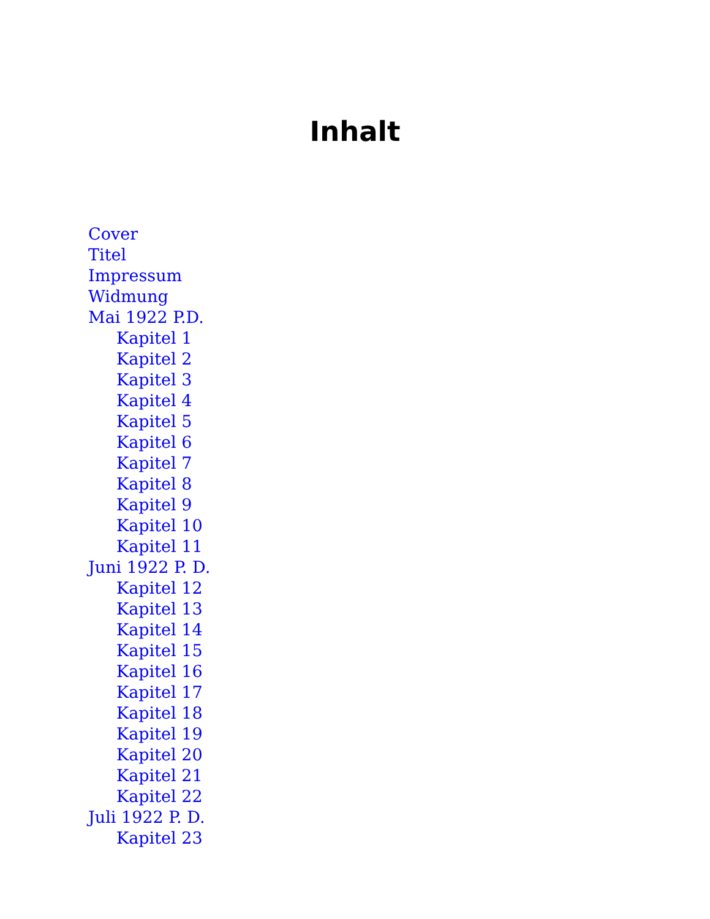Inhalt
Cover
Titel
Impressum
Widmung
Mai 1922 P.D.
Kapitel 1
Kapitel 2
Kapitel 3
Kapitel 4
Kapitel 5
Kapitel 6
Kapitel 7
Kapitel 8
Kapitel 9
Kapitel 10
Kapitel 11
Juni 1922 P. D.
Kapitel 12
Kapitel 13
Kapitel 14
Kapitel 15
Kapitel 16
Kapitel 17
Kapitel 18
Kapitel 19
Kapitel 20
Kapitel 21
Kapitel 22
Juli 1922 P. D.
Kapitel 23